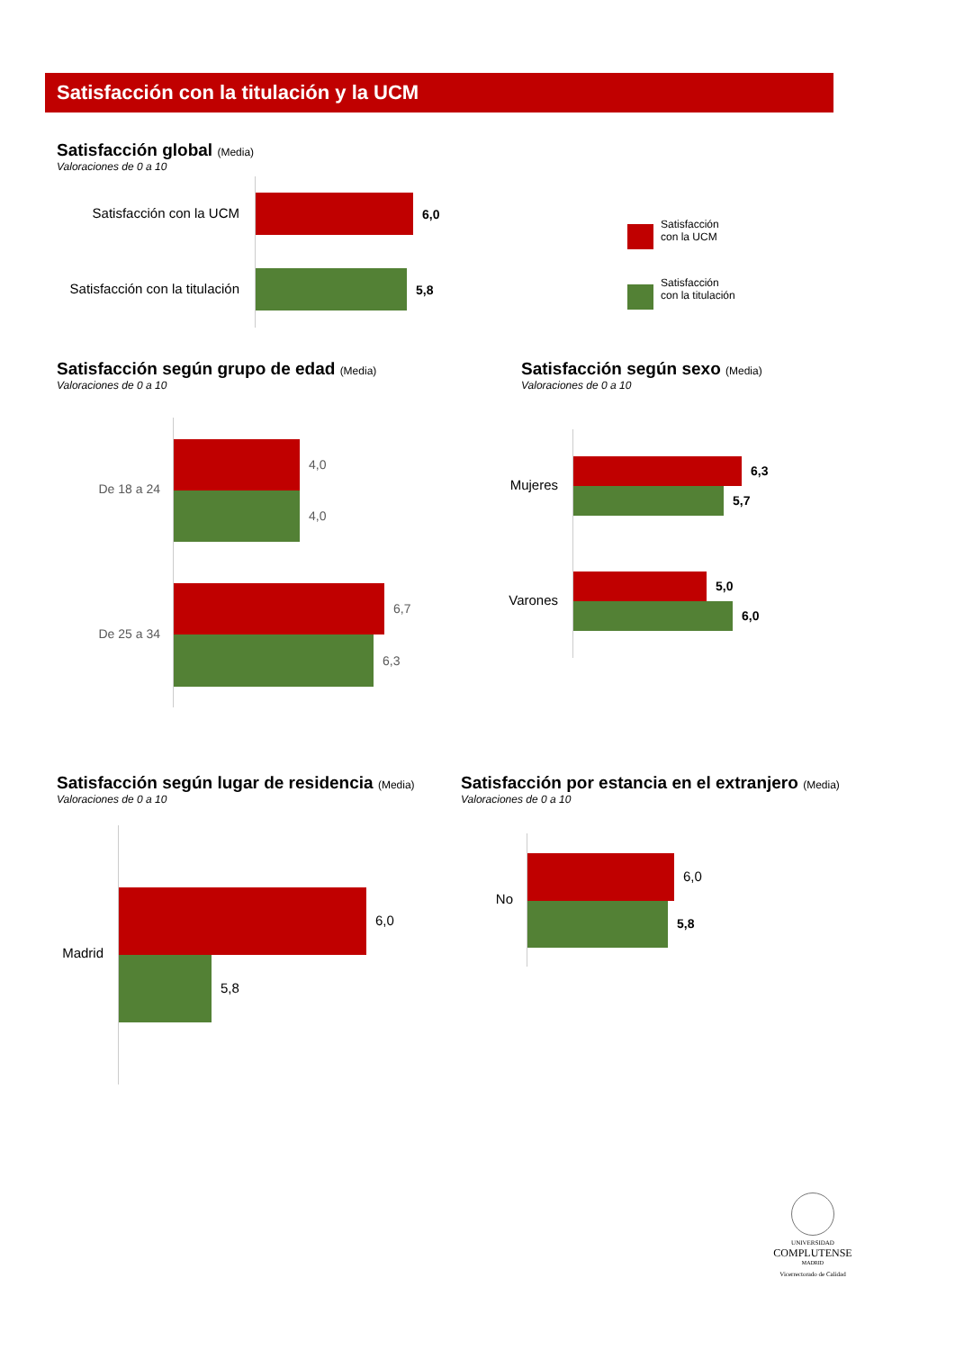Satisfacción con la titulación y la UCM
Satisfacción global (Media)
Valoraciones de 0 a 10
Satisfacción con la UCM
6,0
Satisfacción con la titulación
5,8
Satisfacción
con la UCM
Satisfacción
con la titulación
Satisfacción según grupo de edad (Media)
Valoraciones de 0 a 10
De 18 a 24
4,0
4,0
De 25 a 34
6,7
6,3
Satisfacción según sexo (Media)
Valoraciones de 0 a 10
Mujeres
6,3
5,7
Varones
5,0
6,0
Satisfacción según lugar de residencia (Media)
Valoraciones de 0 a 10
Madrid
6,0
5,8
Satisfacción por estancia en el extranjero (Media)
Valoraciones de 0 a 10
No
6,0
5,8
UNIVERSIDAD
COMPLUTENSE
MADRID
Vicerrectorado de Calidad